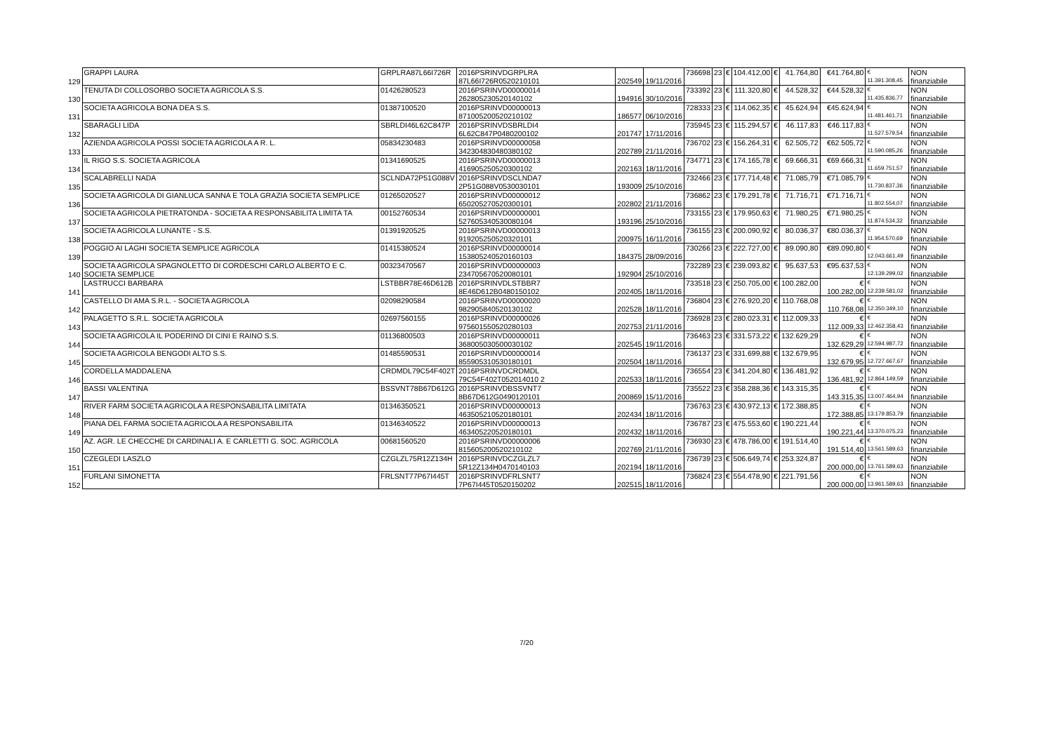| 129 | GRAPPI LAURA | GRPLRA87L66I726R | 2016PSRINVDGRPLRA 87L66I726R0520210101 | 202549 | 19/11/2016 | 736698 | 23 | € | 104.412,00 | € | 41.764,80 | €41.764,80 | € 11.391.308,45 | NON finanziabile |
| 130 | TENUTA DI COLLOSORBO SOCIETA AGRICOLA S.S. | 01426280523 | 2016PSRINVD00000014 262805230520140102 | 194916 | 30/10/2016 | 733392 | 23 | € | 111.320,80 | € | 44.528,32 | €44.528,32 | € 11.435.836,77 | NON finanziabile |
| 131 | SOCIETA AGRICOLA BONA DEA S.S. | 01387100520 | 2016PSRINVD00000013 871005200520210102 | 186577 | 06/10/2016 | 728333 | 23 | € | 114.062,35 | € | 45.624,94 | €45.624,94 | € 11.481.461,71 | NON finanziabile |
| 132 | SBARAGLI LIDA | SBRLDI46L62C847P | 2016PSRINVDSBRLDI4 6L62C847P0480200102 | 201747 | 17/11/2016 | 735945 | 23 | € | 115.294,57 | € | 46.117,83 | €46.117,83 | € 11.527.579,54 | NON finanziabile |
| 133 | AZIENDA AGRICOLA POSSI SOCIETA AGRICOLA A R. L. | 05834230483 | 2016PSRINVD00000058 342304830480380102 | 202789 | 21/11/2016 | 736702 | 23 | € | 156.264,31 | € | 62.505,72 | €62.505,72 | € 11.590.085,26 | NON finanziabile |
| 134 | IL RIGO S.S. SOCIETA AGRICOLA | 01341690525 | 2016PSRINVD00000013 416905250520300102 | 202163 | 18/11/2016 | 734771 | 23 | € | 174.165,78 | € | 69.666,31 | €69.666,31 | € 11.659.751,57 | NON finanziabile |
| 135 | SCALABRELLI NADA | SCLNDA72P51G088V | 2016PSRINVDSCLNDA7 2P51G088V0530030101 | 193009 | 25/10/2016 | 732466 | 23 | € | 177.714,48 | € | 71.085,79 | €71.085,79 | € 11.730.837,36 | NON finanziabile |
| 136 | SOCIETA AGRICOLA DI GIANLUCA SANNA E TOLA GRAZIA SOCIETA SEMPLICE | 01265020527 | 2016PSRINVD00000012 650205270520300101 | 202802 | 21/11/2016 | 736862 | 23 | € | 179.291,78 | € | 71.716,71 | €71.716,71 | € 11.802.554,07 | NON finanziabile |
| 137 | SOCIETA AGRICOLA PIETRATONDA - SOCIETA A RESPONSABILITA LIMITA TA | 00152760534 | 2016PSRINVD00000001 527605340530080104 | 193196 | 25/10/2016 | 733155 | 23 | € | 179.950,63 | € | 71.980,25 | €71.980,25 | € 11.874.534,32 | NON finanziabile |
| 138 | SOCIETA AGRICOLA LUNANTE - S.S. | 01391920525 | 2016PSRINVD00000013 919205250520320101 | 200975 | 16/11/2016 | 736155 | 23 | € | 200.090,92 | € | 80.036,37 | €80.036,37 | € 11.954.570,69 | NON finanziabile |
| 139 | POGGIO AI LAGHI SOCIETA SEMPLICE AGRICOLA | 01415380524 | 2016PSRINVD00000014 153805240520160103 | 184375 | 28/09/2016 | 730266 | 23 | € | 222.727,00 | € | 89.090,80 | €89.090,80 | € 12.043.661,49 | NON finanziabile |
| 140 | SOCIETA AGRICOLA SPAGNOLETTO DI CORDESCHI CARLO ALBERTO E C. SOCIETA SEMPLICE | 00323470567 | 2016PSRINVD00000003 234705670520080101 | 192904 | 25/10/2016 | 732289 | 23 | € | 239.093,82 | € | 95.637,53 | €95.637,53 | € 12.139.299,02 | NON finanziabile |
| 141 | LASTRUCCI BARBARA | LSTBBR78E46D612B | 2016PSRINVDLSTBBR7 8E46D612B0480150102 | 202405 | 18/11/2016 | 733518 | 23 | € | 250.705,00 | € | 100.282,00 | € 100.282,00 | € 12.239.581,02 | NON finanziabile |
| 142 | CASTELLO DI AMA S.R.L. - SOCIETA AGRICOLA | 02098290584 | 2016PSRINVD00000020 982905840520130102 | 202528 | 18/11/2016 | 736804 | 23 | € | 276.920,20 | € | 110.768,08 | € 110.768,08 | € 12.350.349,10 | NON finanziabile |
| 143 | PALAGETTO S.R.L. SOCIETA AGRICOLA | 02697560155 | 2016PSRINVD00000026 975601550520280103 | 202753 | 21/11/2016 | 736928 | 23 | € | 280.023,31 | € | 112.009,33 | € 112.009,33 | € 12.462.358,43 | NON finanziabile |
| 144 | SOCIETA AGRICOLA IL PODERINO DI CINI E RAINO S.S. | 01136800503 | 2016PSRINVD00000011 368005030500030102 | 202545 | 19/11/2016 | 736463 | 23 | € | 331.573,22 | € | 132.629,29 | € 132.629,29 | € 12.594.987,72 | NON finanziabile |
| 145 | SOCIETA AGRICOLA BENGODI ALTO S.S. | 01485590531 | 2016PSRINVD00000014 855905310530180101 | 202504 | 18/11/2016 | 736137 | 23 | € | 331.699,88 | € | 132.679,95 | € 132.679,95 | € 12.727.667,67 | NON finanziabile |
| 146 | CORDELLA MADDALENA | CRDMDL79C54F402T | 2016PSRINVDCRDMDL 79C54F402T052014010 2 | 202533 | 18/11/2016 | 736554 | 23 | € | 341.204,80 | € | 136.481,92 | € 136.481,92 | € 12.864.149,59 | NON finanziabile |
| 147 | BASSI VALENTINA | BSSVNT78B67D612G | 2016PSRINVDBSSVNT7 8B67D612G0490120101 | 200869 | 15/11/2016 | 735522 | 23 | € | 358.288,36 | € | 143.315,35 | € 143.315,35 | € 13.007.464,94 | NON finanziabile |
| 148 | RIVER FARM SOCIETA AGRICOLA A RESPONSABILITA LIMITATA | 01346350521 | 2016PSRINVD00000013 463505210520180101 | 202434 | 18/11/2016 | 736763 | 23 | € | 430.972,13 | € | 172.388,85 | € 172.388,85 | € 13.179.853,79 | NON finanziabile |
| 149 | PIANA DEL FARMA SOCIETA AGRICOLA A RESPONSABILITA | 01346340522 | 2016PSRINVD00000013 463405220520180101 | 202432 | 18/11/2016 | 736787 | 23 | € | 475.553,60 | € | 190.221,44 | € 190.221,44 | € 13.370.075,23 | NON finanziabile |
| 150 | AZ. AGR. LE CHECCHE DI CARDINALI A. E CARLETTI G. SOC. AGRICOLA | 00681560520 | 2016PSRINVD00000006 815605200520210102 | 202769 | 21/11/2016 | 736930 | 23 | € | 478.786,00 | € | 191.514,40 | € 191.514,40 | € 13.561.589,63 | NON finanziabile |
| 151 | CZEGLEDI LASZLO | CZGLZL75R12Z134H | 2016PSRINVDCZGLZL7 5R12Z134H0470140103 | 202194 | 18/11/2016 | 736739 | 23 | € | 506.649,74 | € | 253.324,87 | € 200.000,00 | € 13.761.589,63 | NON finanziabile |
| 152 | FURLANI SIMONETTA | FRLSNT77P67I445T | 2016PSRINVDFRLSNT7 7P67I445T0520150202 | 202515 | 18/11/2016 | 736824 | 23 | € | 554.478,90 | € | 221.791,56 | € 200.000,00 | € 13.961.589,63 | NON finanziabile |
7/20